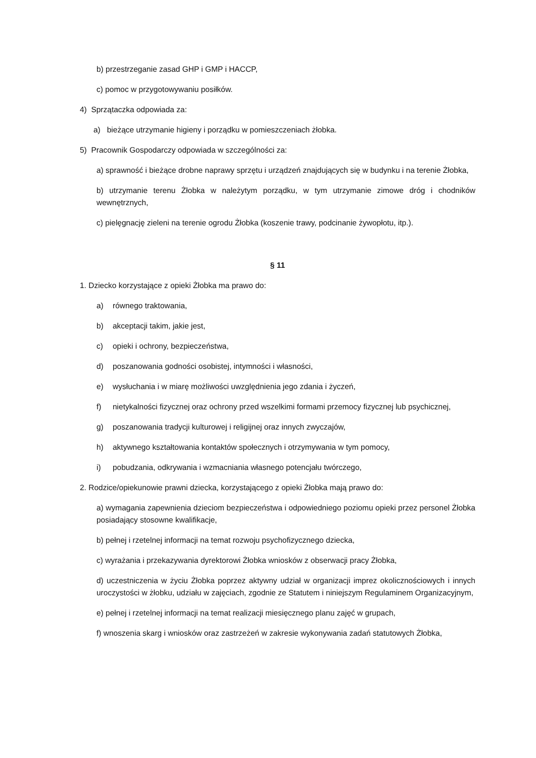b) przestrzeganie zasad GHP i GMP i HACCP,
c) pomoc w przygotowywaniu posiłków.
4) Sprzątaczka odpowiada za:
a) bieżące utrzymanie higieny i porządku w pomieszczeniach żłobka.
5) Pracownik Gospodarczy odpowiada w szczególności za:
a) sprawność i bieżące drobne naprawy sprzętu i urządzeń znajdujących się w budynku i na terenie Żłobka,
b) utrzymanie terenu Żłobka w należytym porządku, w tym utrzymanie zimowe dróg i chodników wewnętrznych,
c) pielęgnację zieleni na terenie ogrodu Żłobka (koszenie trawy, podcinanie żywopłotu, itp.).
§ 11
1. Dziecko korzystające z opieki Żłobka ma prawo do:
a) równego traktowania,
b) akceptacji takim, jakie jest,
c) opieki i ochrony, bezpieczeństwa,
d) poszanowania godności osobistej, intymności i własności,
e) wysłuchania i w miarę możliwości uwzględnienia jego zdania i życzeń,
f) nietykalności fizycznej oraz ochrony przed wszelkimi formami przemocy fizycznej lub psychicznej,
g) poszanowania tradycji kulturowej i religijnej oraz innych zwyczajów,
h) aktywnego kształtowania kontaktów społecznych i otrzymywania w tym pomocy,
i) pobudzania, odkrywania i wzmacniania własnego potencjału twórczego,
2. Rodzice/opiekunowie prawni dziecka, korzystającego z opieki Żłobka mają prawo do:
a) wymagania zapewnienia dzieciom bezpieczeństwa i odpowiedniego poziomu opieki przez personel Żłobka posiadający stosowne kwalifikacje,
b) pełnej i rzetelnej informacji na temat rozwoju psychofizycznego dziecka,
c) wyrażania i przekazywania dyrektorowi Żłobka wniosków z obserwacji pracy Żłobka,
d) uczestniczenia w życiu Żłobka poprzez aktywny udział w organizacji imprez okolicznościowych i innych uroczystości w żłobku, udziału w zajęciach, zgodnie ze Statutem i niniejszym Regulaminem Organizacyjnym,
e) pełnej i rzetelnej informacji na temat realizacji miesięcznego planu zajęć w grupach,
f) wnoszenia skarg i wniosków oraz zastrzeżeń w zakresie wykonywania zadań statutowych Żłobka,